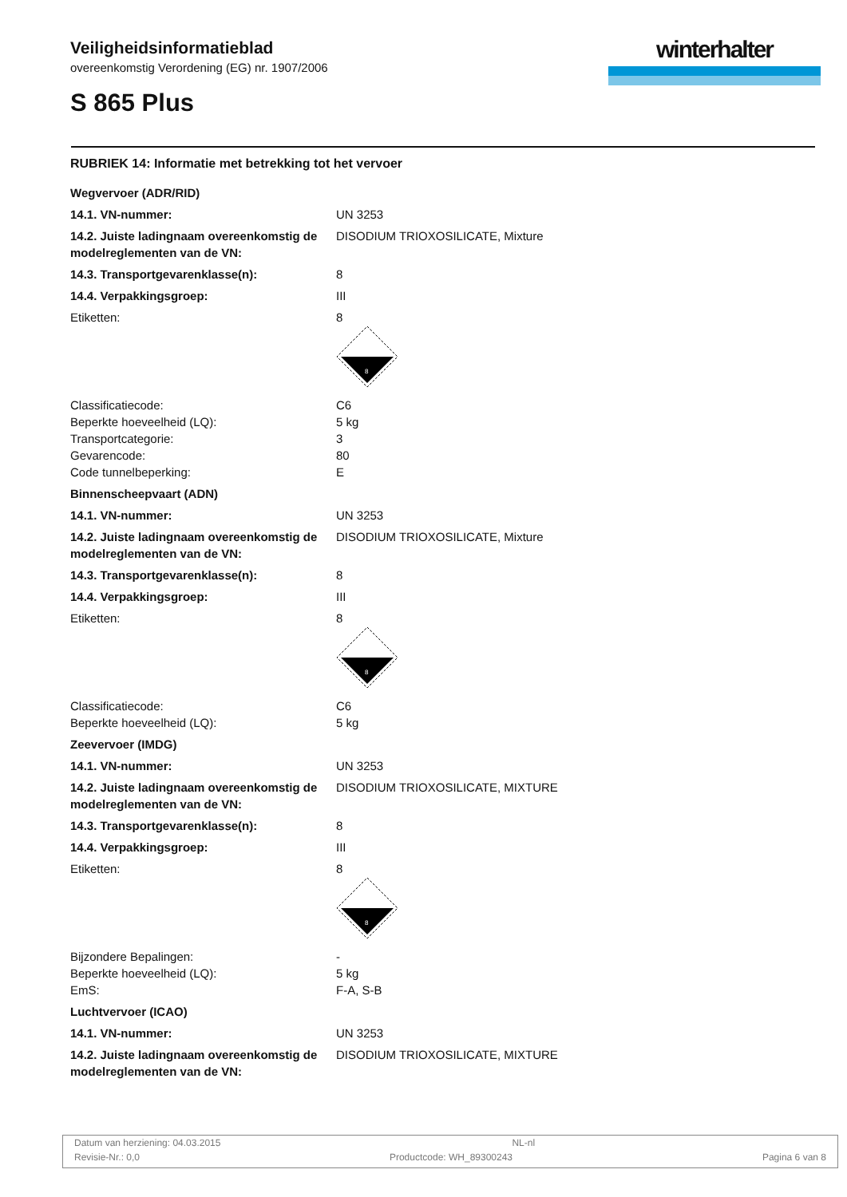Veiligheidsinformatieblad
overeenkomstig Verordening (EG) nr. 1907/2006
S 865 Plus
winterhalter
RUBRIEK 14: Informatie met betrekking tot het vervoer
| Wegvervoer (ADR/RID) | |
| 14.1. VN-nummer: | UN 3253 |
| 14.2. Juiste ladingnaam overeenkomstig de modelreglementen van de VN: | DISODIUM TRIOXOSILICATE, Mixture |
| 14.3. Transportgevarenklasse(n): | 8 |
| 14.4. Verpakkingsgroep: | III |
| Etiketten: | 8 8 |
| Classificatiecode: Beperkte hoeveelheid (LQ): Transportcategorie: Gevarencode: Code tunnelbeperking: | C6 5 kg 3 80 E |
| Binnenscheepvaart (ADN) | |
| 14.1. VN-nummer: | UN 3253 |
| 14.2. Juiste ladingnaam overeenkomstig de modelreglementen van de VN: | DISODIUM TRIOXOSILICATE, Mixture |
| 14.3. Transportgevarenklasse(n): | 8 |
| 14.4. Verpakkingsgroep: | III |
| Etiketten: | 8 8 |
| Classificatiecode: Beperkte hoeveelheid (LQ): | C6 5 kg |
| Zeevervoer (IMDG) | |
| 14.1. VN-nummer: | UN 3253 |
| 14.2. Juiste ladingnaam overeenkomstig de modelreglementen van de VN: | DISODIUM TRIOXOSILICATE, MIXTURE |
| 14.3. Transportgevarenklasse(n): | 8 |
| 14.4. Verpakkingsgroep: | III |
| Etiketten: | 8 8 |
| Bijzondere Bepalingen: Beperkte hoeveelheid (LQ): EmS: | - 5 kg F-A, S-B |
| Luchtvervoer (ICAO) | |
| 14.1. VN-nummer: | UN 3253 |
| 14.2. Juiste ladingnaam overeenkomstig de modelreglementen van de VN: | DISODIUM TRIOXOSILICATE, MIXTURE |
Datum van herziening: 04.03.2015 NL-nl
Revisie-Nr.: 0,0 Productcode: WH_89300243 Pagina 6 van 8